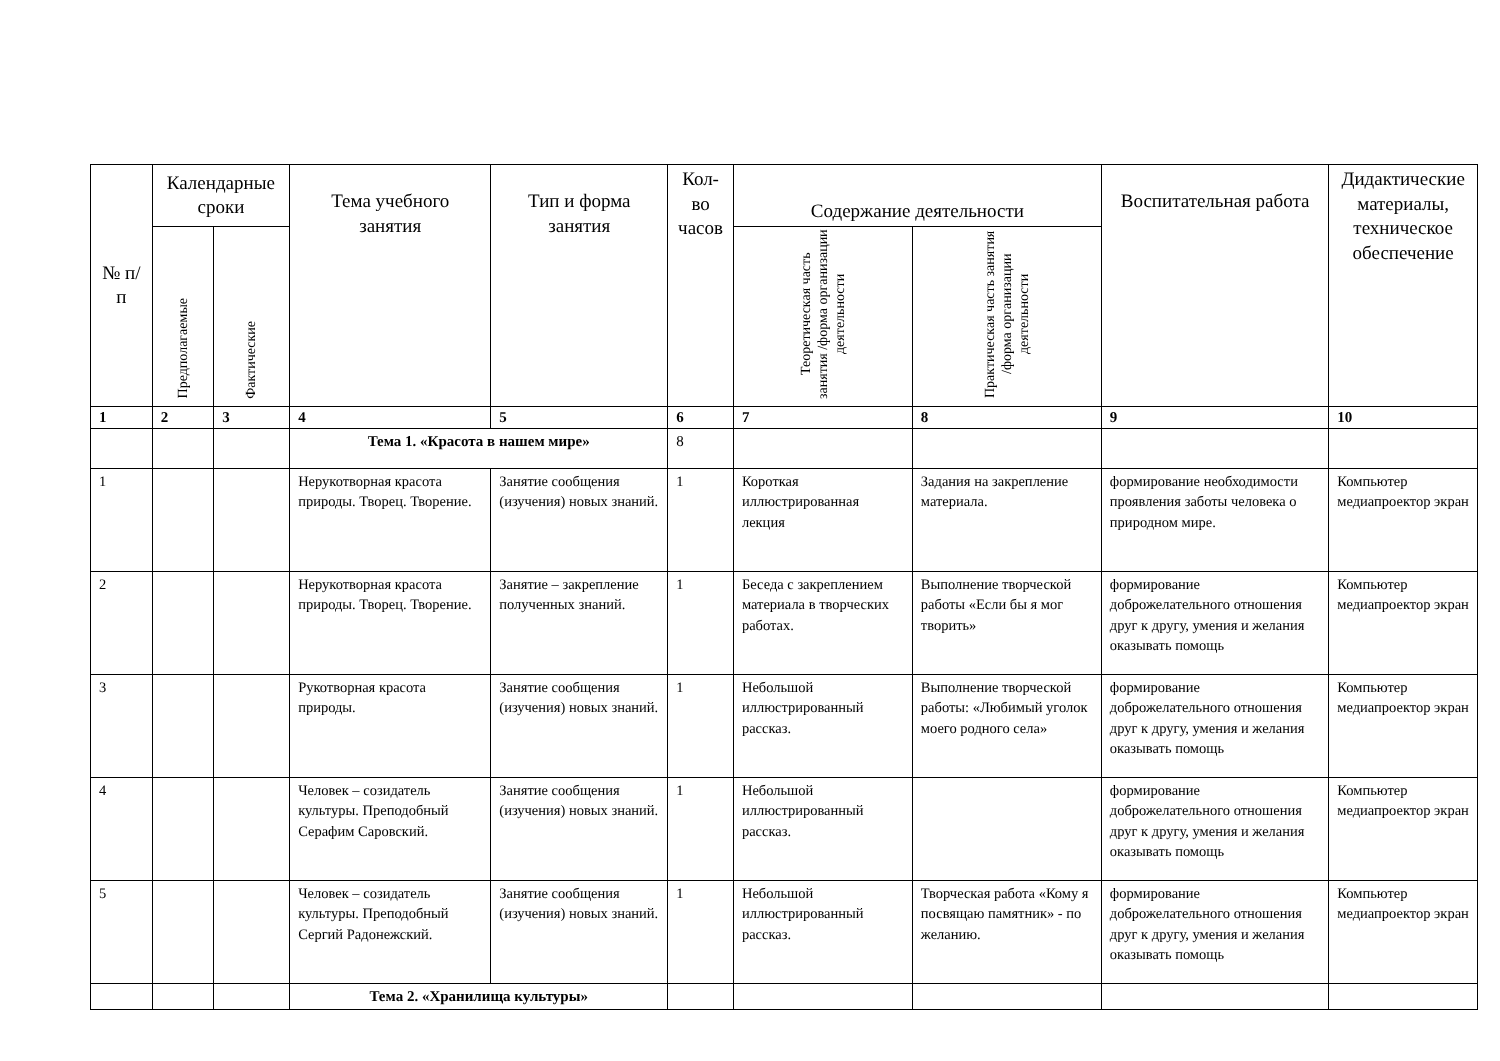| № п/п | Календарные сроки | | Тема учебного занятия | Тип и форма занятия | Кол-во часов | Содержание деятельности | | Воспитательная работа | Дидактические материалы, техническое обеспечение |
| --- | --- | --- | --- | --- | --- | --- | --- | --- | --- |
| | Предполагаемые | Фактические | | | | Теоретическая часть занятия /форма организации деятельности | Практическая часть занятия /форма организации деятельности | | |
| 1 | 2 | 3 | 4 | 5 | 6 | 7 | 8 | 9 | 10 |
| | | | Тема 1. «Красота в нашем мире» | | 8 | | | | |
| 1 | | | Нерукотворная красота природы. Творец. Творение. | Занятие сообщения (изучения) новых знаний. | 1 | Короткая иллюстрированная лекция | Задания на закрепление материала. | формирование необходимости проявления заботы человека о природном мире. | Компьютер медиапроектор экран |
| 2 | | | Нерукотворная красота природы. Творец. Творение. | Занятие – закрепление полученных знаний. | 1 | Беседа с закреплением материала в творческих работах. | Выполнение творческой работы «Если бы я мог творить» | формирование доброжелательного отношения друг к другу, умения и желания оказывать помощь | Компьютер медиапроектор экран |
| 3 | | | Рукотворная красота природы. | Занятие сообщения (изучения) новых знаний. | 1 | Небольшой иллюстрированный рассказ. | Выполнение творческой работы: «Любимый уголок моего родного села» | формирование доброжелательного отношения друг к другу, умения и желания оказывать помощь | Компьютер медиапроектор экран |
| 4 | | | Человек – созидатель культуры. Преподобный Серафим Саровский. | Занятие сообщения (изучения) новых знаний. | 1 | Небольшой иллюстрированный рассказ. | | формирование доброжелательного отношения друг к другу, умения и желания оказывать помощь | Компьютер медиапроектор экран |
| 5 | | | Человек – созидатель культуры. Преподобный Сергий Радонежский. | Занятие сообщения (изучения) новых знаний. | 1 | Небольшой иллюстрированный рассказ. | Творческая работа «Кому я посвящаю памятник» - по желанию. | формирование доброжелательного отношения друг к другу, умения и желания оказывать помощь | Компьютер медиапроектор экран |
| | | | Тема 2. «Хранилища культуры» | | | | | | |